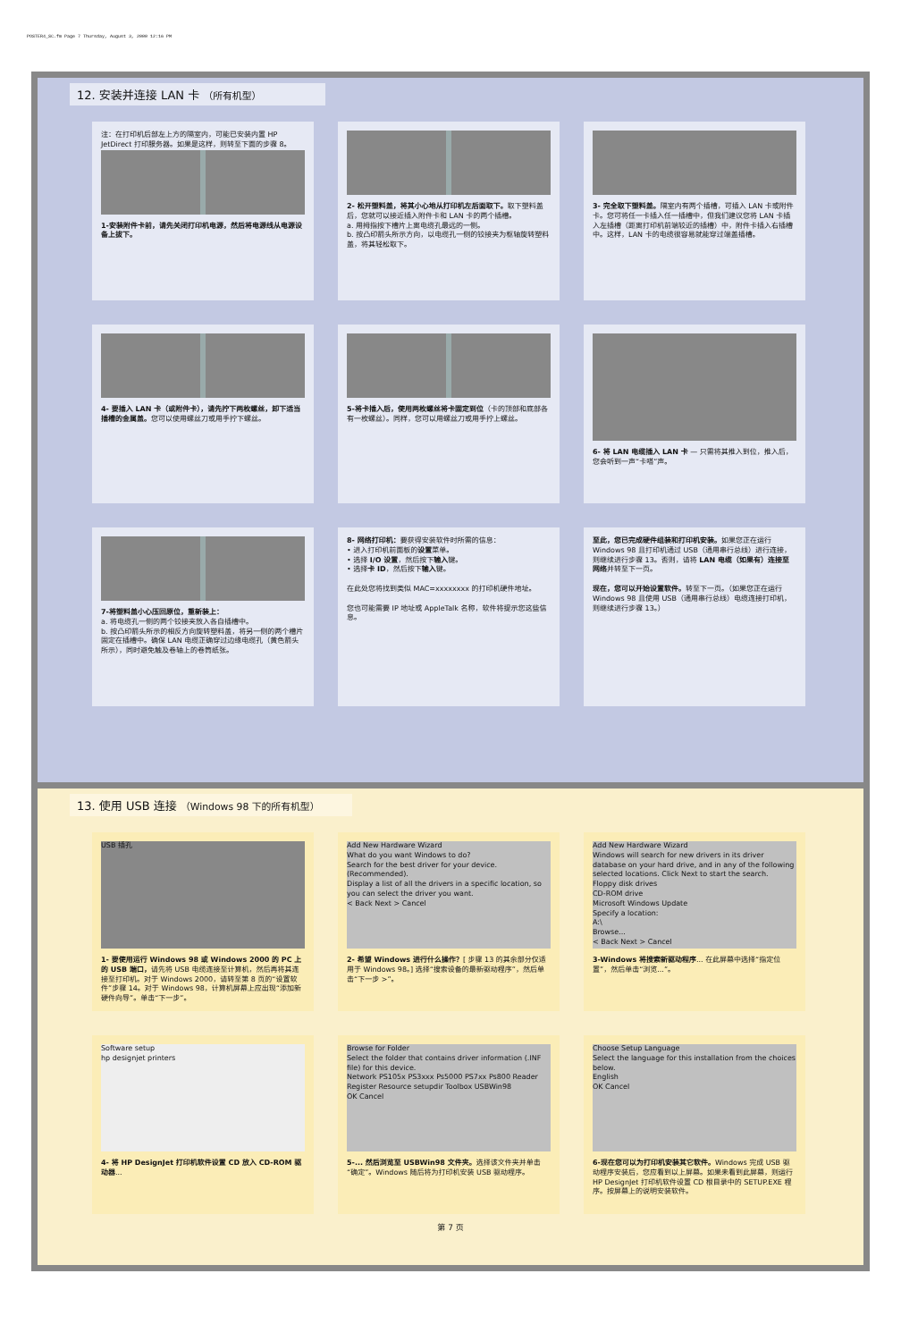POSTER4_SC.fm Page 7 Thursday, August 3, 2000 12:16 PM
12. 安装并连接 LAN 卡 （所有机型）
注：在打印机后部左上方的隔室内，可能已安装内置 HP JetDirect 打印服务器。如果是这样，则转至下面的步骤 8。
1-安装附件卡前，请先关闭打印机电源，然后将电源线从电源设备上拔下。
2- 松开塑料盖，将其小心地从打印机左后面取下。取下塑料盖后，您就可以接近插入附件卡和 LAN 卡的两个插槽。
a. 用拇指按下槽片上离电缆孔最远的一侧。
b. 按凸印箭头所示方向，以电缆孔一侧的铰接夹为枢轴旋转塑料盖，将其轻松取下。
3- 完全取下塑料盖。隔室内有两个插槽，可插入 LAN 卡或附件卡。您可将任一卡插入任一插槽中，但我们建议您将 LAN 卡插入左插槽（距离打印机前端较近的插槽）中，附件卡插入右插槽中。这样，LAN 卡的电缆很容易就能穿过端盖插槽。
4- 要插入 LAN 卡（或附件卡），请先拧下两枚螺丝，卸下适当插槽的金属盖。您可以使用螺丝刀或用手拧下螺丝。
5-将卡插入后，使用两枚螺丝将卡固定到位（卡的顶部和底部各有一枚螺丝）。同样，您可以用螺丝刀或用手拧上螺丝。
6- 将 LAN 电缆插入 LAN 卡 — 只需将其推入到位，推入后，您会听到一声“卡嗒”声。
7-将塑料盖小心压回原位，重新装上：
a. 将电缆孔一侧的两个铰接夹放入各自插槽中。
b. 按凸印箭头所示的相反方向旋转塑料盖，将另一侧的两个槽片固定在插槽中。确保 LAN 电缆正确穿过边缘电缆孔（黄色箭头所示），同时避免触及卷轴上的卷筒纸张。
8- 网络打印机：要获得安装软件时所需的信息：
• 进入打印机前面板的设置菜单。
• 选择 I/O 设置，然后按下输入键。
• 选择卡 ID，然后按下输入键。
在此处您将找到类似 MAC=xxxxxxxx 的打印机硬件地址。
您也可能需要 IP 地址或 AppleTalk 名称，软件将提示您这些信息。
至此，您已完成硬件组装和打印机安装。如果您正在运行 Windows 98 且打印机通过 USB（通用串行总线）进行连接，则继续进行步骤 13。否则，请将 LAN 电缆（如果有）连接至网络并转至下一页。
现在，您可以开始设置软件。转至下一页。（如果您正在运行 Windows 98 且使用 USB（通用串行总线）电缆连接打印机，则继续进行步骤 13。）
13. 使用 USB 连接 （Windows 98 下的所有机型）
USB 插孔
1- 要使用运行 Windows 98 或 Windows 2000 的 PC 上的 USB 端口，请先将 USB 电缆连接至计算机，然后再将其连接至打印机。对于 Windows 2000，请转至第 8 页的“设置软件”步骤 14。对于 Windows 98，计算机屏幕上应出现“添加新硬件向导”。单击“下一步”。
Add New Hardware Wizard
What do you want Windows to do?
Search for the best driver for your device. (Recommended).
Display a list of all the drivers in a specific location, so you can select the driver you want.
< Back Next > Cancel
2- 希望 Windows 进行什么操作？[ 步骤 13 的其余部分仅适用于 Windows 98。] 选择“搜索设备的最新驱动程序”，然后单击“下一步 >”。
Add New Hardware Wizard
Windows will search for new drivers in its driver database on your hard drive, and in any of the following selected locations. Click Next to start the search.
Floppy disk drives
CD-ROM drive
Microsoft Windows Update
Specify a location:
A:\
Browse...
< Back Next > Cancel
3-Windows 将搜索新驱动程序... 在此屏幕中选择“指定位置”，然后单击“浏览...”。
Software setup
hp designjet printers
4- 将 HP DesignJet 打印机软件设置 CD 放入 CD-ROM 驱动器...
Browse for Folder
Select the folder that contains driver information (.INF file) for this device.
Network PS105x PS3xxx Ps5000 PS7xx Ps800 Reader Register Resource setupdir Toolbox USBWin98
OK Cancel
5-... 然后浏览至 USBWin98 文件夹。选择该文件夹并单击“确定”。Windows 随后将为打印机安装 USB 驱动程序。
Choose Setup Language
Select the language for this installation from the choices below.
English
OK Cancel
6-现在您可以为打印机安装其它软件。Windows 完成 USB 驱动程序安装后，您应看到以上屏幕。如果未看到此屏幕，则运行 HP DesignJet 打印机软件设置 CD 根目录中的 SETUP.EXE 程序。按屏幕上的说明安装软件。
第 7 页